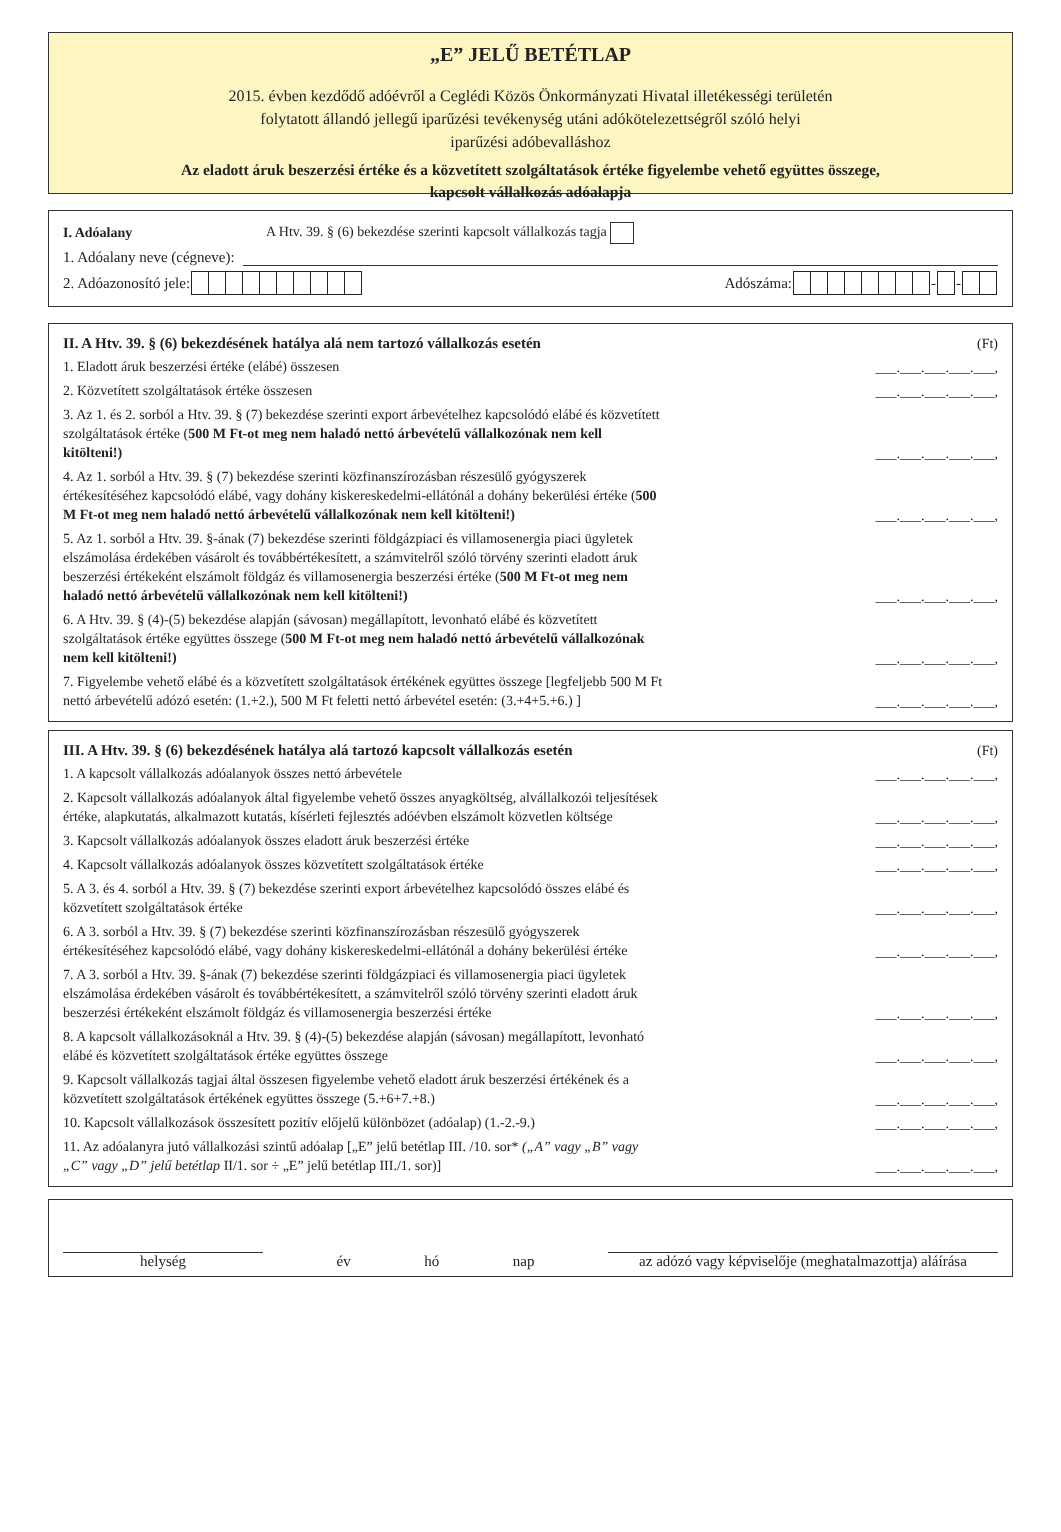„E” JELŰ BETÉTLAP
2015. évben kezdődő adóévről a Ceglédi Közös Önkormányzati Hivatal illetékességi területén
folytatott állandó jellegű iparűzési tevékenység utáni adókötelezettségről szóló helyi
iparűzési adóbevalláshoz
Az eladott áruk beszerzési értéke és a közvetített szolgáltatások értéke figyelembe vehető együttes összege,
kapcsolt vállalkozás adóalapja
I. Adóalany A Htv. 39. § (6) bekezdése szerinti kapcsolt vállalkozás tagja
1. Adóalany neve (cégneve):
2. Adóazonosító jele: Adószáma: - -
II. A Htv. 39. § (6) bekezdésének hatálya alá nem tartozó vállalkozás esetén (Ft)
1. Eladott áruk beszerzési értéke (elábé) összesen
___.___.___.___.___,
2. Közvetített szolgáltatások értéke összesen
___.___.___.___.___,
3. Az 1. és 2. sorból a Htv. 39. § (7) bekezdése szerinti export árbevételhez kapcsolódó elábé és közvetített szolgáltatások értéke (500 M Ft-ot meg nem haladó nettó árbevételű vállalkozónak nem kell kitölteni!)
___.___.___.___.___,
4. Az 1. sorból a Htv. 39. § (7) bekezdése szerinti közfinanszírozásban részesülő gyógyszerek értékesítéséhez kapcsolódó elábé, vagy dohány kiskereskedelmi-ellátónál a dohány bekerülési értéke (500 M Ft-ot meg nem haladó nettó árbevételű vállalkozónak nem kell kitölteni!)
___.___.___.___.___,
5. Az 1. sorból a Htv. 39. §-ának (7) bekezdése szerinti földgázpiaci és villamosenergia piaci ügyletek elszámolása érdekében vásárolt és továbbértékesített, a számvitelről szóló törvény szerinti eladott áruk beszerzési értékeként elszámolt földgáz és villamosenergia beszerzési értéke (500 M Ft-ot meg nem haladó nettó árbevételű vállalkozónak nem kell kitölteni!)
___.___.___.___.___,
6. A Htv. 39. § (4)-(5) bekezdése alapján (sávosan) megállapított, levonható elábé és közvetített szolgáltatások értéke együttes összege (500 M Ft-ot meg nem haladó nettó árbevételű vállalkozónak nem kell kitölteni!)
___.___.___.___.___,
7. Figyelembe vehető elábé és a közvetített szolgáltatások értékének együttes összege [legfeljebb 500 M Ft nettó árbevételű adózó esetén: (1.+2.), 500 M Ft feletti nettó árbevétel esetén: (3.+4+5.+6.) ]
___.___.___.___.___,
III. A Htv. 39. § (6) bekezdésének hatálya alá tartozó kapcsolt vállalkozás esetén (Ft)
1. A kapcsolt vállalkozás adóalanyok összes nettó árbevétele
___.___.___.___.___,
2. Kapcsolt vállalkozás adóalanyok által figyelembe vehető összes anyagköltség, alvállalkozói teljesítések értéke, alapkutatás, alkalmazott kutatás, kísérleti fejlesztés adóévben elszámolt közvetlen költsége
___.___.___.___.___,
3. Kapcsolt vállalkozás adóalanyok összes eladott áruk beszerzési értéke
___.___.___.___.___,
4. Kapcsolt vállalkozás adóalanyok összes közvetített szolgáltatások értéke
___.___.___.___.___,
5. A 3. és 4. sorból a Htv. 39. § (7) bekezdése szerinti export árbevételhez kapcsolódó összes elábé és közvetített szolgáltatások értéke
___.___.___.___.___,
6. A 3. sorból a Htv. 39. § (7) bekezdése szerinti közfinanszírozásban részesülő gyógyszerek értékesítéséhez kapcsolódó elábé, vagy dohány kiskereskedelmi-ellátónál a dohány bekerülési értéke
___.___.___.___.___,
7. A 3. sorból a Htv. 39. §-ának (7) bekezdése szerinti földgázpiaci és villamosenergia piaci ügyletek elszámolása érdekében vásárolt és továbbértékesített, a számvitelről szóló törvény szerinti eladott áruk beszerzési értékeként elszámolt földgáz és villamosenergia beszerzési értéke
___.___.___.___.___,
8. A kapcsolt vállalkozásoknál a Htv. 39. § (4)-(5) bekezdése alapján (sávosan) megállapított, levonható elábé és közvetített szolgáltatások értéke együttes összege
___.___.___.___.___,
9. Kapcsolt vállalkozás tagjai által összesen figyelembe vehető eladott áruk beszerzési értékének és a közvetített szolgáltatások értékének együttes összege (5.+6+7.+8.)
___.___.___.___.___,
10. Kapcsolt vállalkozások összesített pozitív előjelű különbözet (adóalap) (1.-2.-9.)
___.___.___.___.___,
11. Az adóalanyra jutó vállalkozási szintű adóalap [„E” jelű betétlap III. /10. sor* („A” vagy „B” vagy „C” vagy „D” jelű betétlap II/1. sor ÷ „E” jelű betétlap III./1. sor)]
___.___.___.___.___,
helység év hó nap az adózó vagy képviselője (meghatalmazottja) aláírása